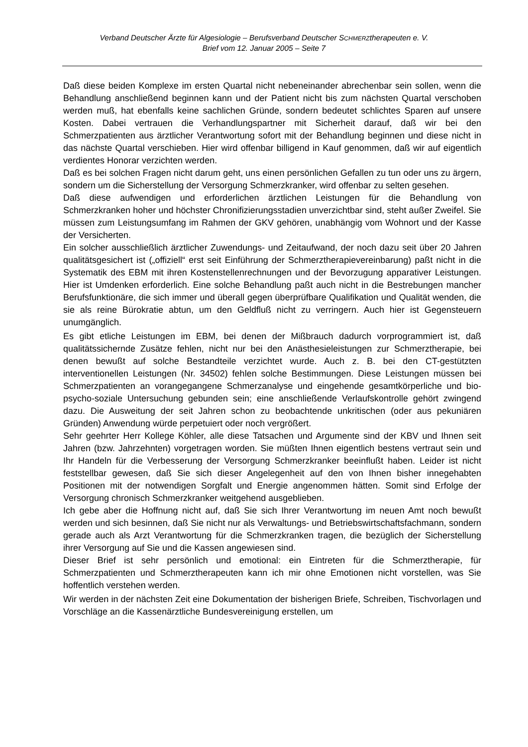Verband Deutscher Ärzte für Algesiologie – Berufsverband Deutscher SCHMERZtherapeuten e. V.
Brief vom 12. Januar 2005 – Seite 7
Daß diese beiden Komplexe im ersten Quartal nicht nebeneinander abrechenbar sein sollen, wenn die Behandlung anschließend beginnen kann und der Patient nicht bis zum nächsten Quartal verschoben werden muß, hat ebenfalls keine sachlichen Gründe, sondern bedeutet schlichtes Sparen auf unsere Kosten. Dabei vertrauen die Verhandlungspartner mit Sicherheit darauf, daß wir bei den Schmerzpatienten aus ärztlicher Verantwortung sofort mit der Behandlung beginnen und diese nicht in das nächste Quartal verschieben. Hier wird offenbar billigend in Kauf genommen, daß wir auf eigentlich verdientes Honorar verzichten werden.
Daß es bei solchen Fragen nicht darum geht, uns einen persönlichen Gefallen zu tun oder uns zu ärgern, sondern um die Sicherstellung der Versorgung Schmerzkranker, wird offenbar zu selten gesehen.
Daß diese aufwendigen und erforderlichen ärztlichen Leistungen für die Behandlung von Schmerzkranken hoher und höchster Chronifizierungsstadien unverzichtbar sind, steht außer Zweifel. Sie müssen zum Leistungsumfang im Rahmen der GKV gehören, unabhängig vom Wohnort und der Kasse der Versicherten.
Ein solcher ausschließlich ärztlicher Zuwendungs- und Zeitaufwand, der noch dazu seit über 20 Jahren qualitätsgesichert ist („offiziell“ erst seit Einführung der Schmerztherapievereinbarung) paßt nicht in die Systematik des EBM mit ihren Kostenstellenrechnungen und der Bevorzugung apparativer Leistungen. Hier ist Umdenken erforderlich. Eine solche Behandlung paßt auch nicht in die Bestrebungen mancher Berufsfunktionäre, die sich immer und überall gegen überprüfbare Qualifikation und Qualität wenden, die sie als reine Bürokratie abtun, um den Geldfluß nicht zu verringern. Auch hier ist Gegensteuern unumgänglich.
Es gibt etliche Leistungen im EBM, bei denen der Mißbrauch dadurch vorprogrammiert ist, daß qualitätssichernde Zusätze fehlen, nicht nur bei den Anästhesieleistungen zur Schmerztherapie, bei denen bewußt auf solche Bestandteile verzichtet wurde. Auch z. B. bei den CT-gestützten interventionellen Leistungen (Nr. 34502) fehlen solche Bestimmungen. Diese Leistungen müssen bei Schmerzpatienten an vorangegangene Schmerzanalyse und eingehende gesamtkörperliche und bio-psycho-soziale Untersuchung gebunden sein; eine anschließende Verlaufskontrolle gehört zwingend dazu. Die Ausweitung der seit Jahren schon zu beobachtende unkritischen (oder aus pekuniären Gründen) Anwendung würde perpetuiert oder noch vergrößert.
Sehr geehrter Herr Kollege Köhler, alle diese Tatsachen und Argumente sind der KBV und Ihnen seit Jahren (bzw. Jahrzehnten) vorgetragen worden. Sie müßten Ihnen eigentlich bestens vertraut sein und Ihr Handeln für die Verbesserung der Versorgung Schmerzkranker beeinflußt haben. Leider ist nicht feststellbar gewesen, daß Sie sich dieser Angelegenheit auf den von Ihnen bisher innegehabten Positionen mit der notwendigen Sorgfalt und Energie angenommen hätten. Somit sind Erfolge der Versorgung chronisch Schmerzkranker weitgehend ausgeblieben.
Ich gebe aber die Hoffnung nicht auf, daß Sie sich Ihrer Verantwortung im neuen Amt noch bewußt werden und sich besinnen, daß Sie nicht nur als Verwaltungs- und Betriebswirtschaftsfachmann, sondern gerade auch als Arzt Verantwortung für die Schmerzkranken tragen, die bezüglich der Sicherstellung ihrer Versorgung auf Sie und die Kassen angewiesen sind.
Dieser Brief ist sehr persönlich und emotional: ein Eintreten für die Schmerztherapie, für Schmerzpatienten und Schmerztherapeuten kann ich mir ohne Emotionen nicht vorstellen, was Sie hoffentlich verstehen werden.
Wir werden in der nächsten Zeit eine Dokumentation der bisherigen Briefe, Schreiben, Tischvorlagen und Vorschläge an die Kassenärztliche Bundesvereinigung erstellen, um